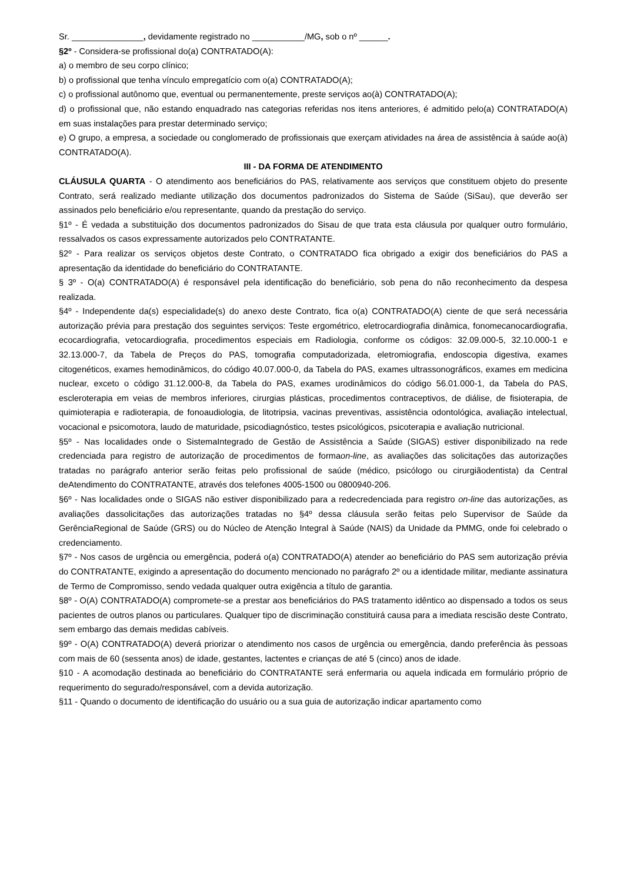Sr. _______________, devidamente registrado no ___________/MG, sob o nº ______.
§2º - Considera-se profissional do(a) CONTRATADO(A):
a) o membro de seu corpo clínico;
b) o profissional que tenha vínculo empregatício com o(a) CONTRATADO(A);
c) o profissional autônomo que, eventual ou permanentemente, preste serviços ao(à) CONTRATADO(A);
d) o profissional que, não estando enquadrado nas categorias referidas nos itens anteriores, é admitido pelo(a) CONTRATADO(A) em suas instalações para prestar determinado serviço;
e) O grupo, a empresa, a sociedade ou conglomerado de profissionais que exerçam atividades na área de assistência à saúde ao(à) CONTRATADO(A).
III - DA FORMA DE ATENDIMENTO
CLÁUSULA QUARTA - O atendimento aos beneficiários do PAS, relativamente aos serviços que constituem objeto do presente Contrato, será realizado mediante utilização dos documentos padronizados do Sistema de Saúde (SiSau), que deverão ser assinados pelo beneficiário e/ou representante, quando da prestação do serviço.
§1º - É vedada a substituição dos documentos padronizados do Sisau de que trata esta cláusula por qualquer outro formulário, ressalvados os casos expressamente autorizados pelo CONTRATANTE.
§2º - Para realizar os serviços objetos deste Contrato, o CONTRATADO fica obrigado a exigir dos beneficiários do PAS a apresentação da identidade do beneficiário do CONTRATANTE.
§ 3º - O(a) CONTRATADO(A) é responsável pela identificação do beneficiário, sob pena do não reconhecimento da despesa realizada.
§4º - Independente da(s) especialidade(s) do anexo deste Contrato, fica o(a) CONTRATADO(A) ciente de que será necessária autorização prévia para prestação dos seguintes serviços: Teste ergométrico, eletrocardiografia dinâmica, fonomecanocardiografia, ecocardiografia, vetocardiografia, procedimentos especiais em Radiologia, conforme os códigos: 32.09.000-5, 32.10.000-1 e 32.13.000-7, da Tabela de Preços do PAS, tomografia computadorizada, eletromiografia, endoscopia digestiva, exames citogenéticos, exames hemodinâmicos, do código 40.07.000-0, da Tabela do PAS, exames ultrassonográficos, exames em medicina nuclear, exceto o código 31.12.000-8, da Tabela do PAS, exames urodinâmicos do código 56.01.000-1, da Tabela do PAS, escleroterapia em veias de membros inferiores, cirurgias plásticas, procedimentos contraceptivos, de diálise, de fisioterapia, de quimioterapia e radioterapia, de fonoaudiologia, de litotripsia, vacinas preventivas, assistência odontológica, avaliação intelectual, vocacional e psicomotora, laudo de maturidade, psicodiagnóstico, testes psicológicos, psicoterapia e avaliação nutricional.
§5º - Nas localidades onde o SistemaIntegrado de Gestão de Assistência a Saúde (SIGAS) estiver disponibilizado na rede credenciada para registro de autorização de procedimentos de formaon-line, as avaliações das solicitações das autorizações tratadas no parágrafo anterior serão feitas pelo profissional de saúde (médico, psicólogo ou cirurgiãodentista) da Central deAtendimento do CONTRATANTE, através dos telefones 4005-1500 ou 0800940-206.
§6º - Nas localidades onde o SIGAS não estiver disponibilizado para a redecredenciada para registro on-line das autorizações, as avaliações dassolicitações das autorizações tratadas no §4º dessa cláusula serão feitas pelo Supervisor de Saúde da GerênciaRegional de Saúde (GRS) ou do Núcleo de Atenção Integral à Saúde (NAIS) da Unidade da PMMG, onde foi celebrado o credenciamento.
§7º - Nos casos de urgência ou emergência, poderá o(a) CONTRATADO(A) atender ao beneficiário do PAS sem autorização prévia do CONTRATANTE, exigindo a apresentação do documento mencionado no parágrafo 2º ou a identidade militar, mediante assinatura de Termo de Compromisso, sendo vedada qualquer outra exigência a título de garantia.
§8º - O(A) CONTRATADO(A) compromete-se a prestar aos beneficiários do PAS tratamento idêntico ao dispensado a todos os seus pacientes de outros planos ou particulares. Qualquer tipo de discriminação constituirá causa para a imediata rescisão deste Contrato, sem embargo das demais medidas cabíveis.
§9º - O(A) CONTRATADO(A) deverá priorizar o atendimento nos casos de urgência ou emergência, dando preferência às pessoas com mais de 60 (sessenta anos) de idade, gestantes, lactentes e crianças de até 5 (cinco) anos de idade.
§10 - A acomodação destinada ao beneficiário do CONTRATANTE será enfermaria ou aquela indicada em formulário próprio de requerimento do segurado/responsável, com a devida autorização.
§11 - Quando o documento de identificação do usuário ou a sua guia de autorização indicar apartamento como